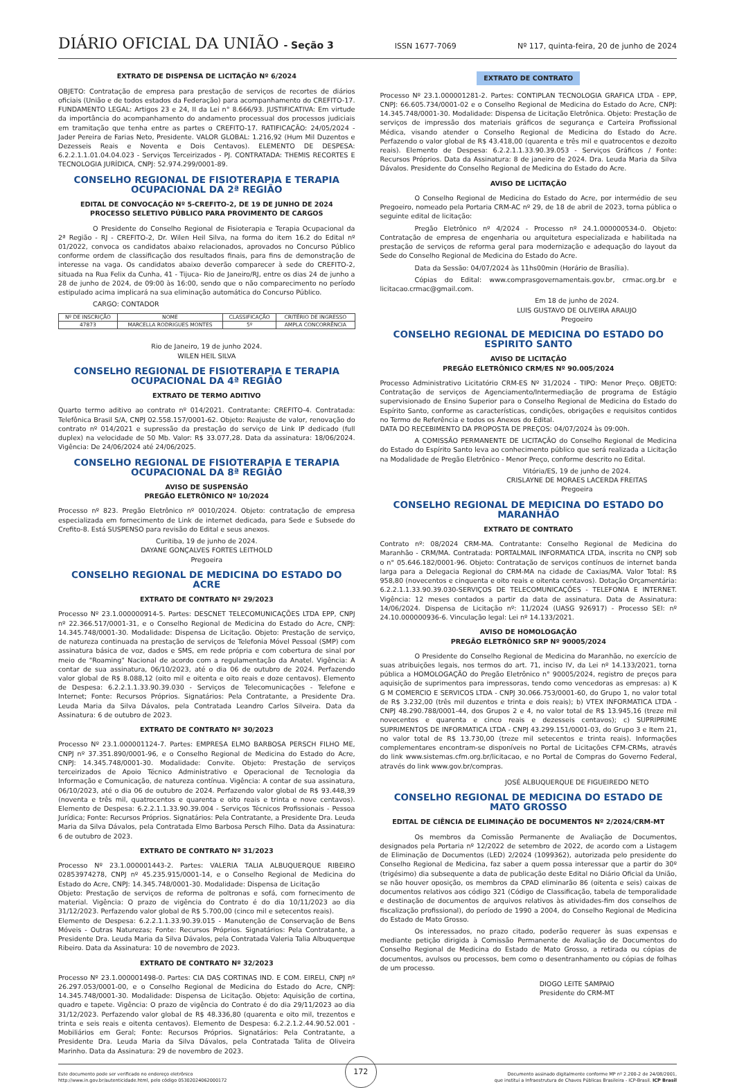DIÁRIO OFICIAL DA UNIÃO - Seção 3
ISSN 1677-7069 Nº 117, quinta-feira, 20 de junho de 2024
EXTRATO DE DISPENSA DE LICITAÇÃO Nº 6/2024
OBJETO: Contratação de empresa para prestação de serviços de recortes de diários oficiais (União e de todos estados da Federação) para acompanhamento do CREFITO-17. FUNDAMENTO LEGAL: Artigos 23 e 24, II da Lei n° 8.666/93. JUSTIFICATIVA: Em virtude da importância do acompanhamento do andamento processual dos processos judiciais em tramitação que tenha entre as partes o CREFITO-17. RATIFICAÇÃO: 24/05/2024 - Jader Pereira de Farias Neto, Presidente. VALOR GLOBAL: 1.216,92 (Hum Mil Duzentos e Dezesseis Reais e Noventa e Dois Centavos). ELEMENTO DE DESPESA: 6.2.2.1.1.01.04.04.023 - Serviços Terceirizados - PJ. CONTRATADA: THEMIS RECORTES E TECNOLOGIA JURÍDICA, CNPJ: 52.974.299/0001-89.
CONSELHO REGIONAL DE FISIOTERAPIA E TERAPIA OCUPACIONAL DA 2ª REGIÃO
EDITAL DE CONVOCAÇÃO Nº 5-CREFITO-2, DE 19 DE JUNHO DE 2024
PROCESSO SELETIVO PÚBLICO PARA PROVIMENTO DE CARGOS
O Presidente do Conselho Regional de Fisioterapia e Terapia Ocupacional da 2ª Região - RJ - CREFITO-2, Dr. Wilen Heil Silva, na forma do item 16.2 do Edital nº 01/2022, convoca os candidatos abaixo relacionados, aprovados no Concurso Público conforme ordem de classificação dos resultados finais, para fins de demonstração de interesse na vaga. Os candidatos abaixo deverão comparecer à sede do CREFITO-2, situada na Rua Felix da Cunha, 41 - Tijuca- Rio de Janeiro/RJ, entre os dias 24 de junho a 28 de junho de 2024, de 09:00 às 16:00, sendo que o não comparecimento no período estipulado acima implicará na sua eliminação automática do Concurso Público.
CARGO: CONTADOR
| Nº DE INSCRIÇÃO | NOME | CLASSIFICAÇÃO | CRITÉRIO DE INGRESSO |
| --- | --- | --- | --- |
| 47873 | MARCELLA RODRIGUES MONTES | 5º | AMPLA CONCORRÊNCIA |
Rio de Janeiro, 19 de junho 2024.
WILEN HEIL SILVA
CONSELHO REGIONAL DE FISIOTERAPIA E TERAPIA OCUPACIONAL DA 4ª REGIÃO
EXTRATO DE TERMO ADITIVO
Quarto termo aditivo ao contrato nº 014/2021. Contratante: CREFITO-4. Contratada: Telefônica Brasil S/A, CNPJ 02.558.157/0001-62. Objeto: Reajuste de valor, renovação do contrato nº 014/2021 e supressão da prestação do serviço de Link IP dedicado (full duplex) na velocidade de 50 Mb. Valor: R$ 33.077,28. Data da assinatura: 18/06/2024. Vigência: De 24/06/2024 até 24/06/2025.
CONSELHO REGIONAL DE FISIOTERAPIA E TERAPIA OCUPACIONAL DA 8ª REGIÃO
AVISO DE SUSPENSÃO
PREGÃO ELETRÔNICO Nº 10/2024
Processo nº 823. Pregão Eletrônico nº 0010/2024. Objeto: contratação de empresa especializada em fornecimento de Link de internet dedicada, para Sede e Subsede do Crefito-8. Está SUSPENSO para revisão do Edital e seus anexos.
Curitiba, 19 de junho de 2024.
DAYANE GONÇALVES FORTES LEITHOLD
Pregoeira
CONSELHO REGIONAL DE MEDICINA DO ESTADO DO ACRE
EXTRATO DE CONTRATO Nº 29/2023
Processo Nº 23.1.000000914-5. Partes: DESCNET TELECOMUNICAÇÕES LTDA EPP, CNPJ nº 22.366.517/0001-31, e o Conselho Regional de Medicina do Estado do Acre, CNPJ: 14.345.748/0001-30. Modalidade: Dispensa de Licitação. Objeto: Prestação de serviço, de natureza continuada na prestação de serviços de Telefonia Móvel Pessoal (SMP) com assinatura básica de voz, dados e SMS, em rede própria e com cobertura de sinal por meio de "Roaming" Nacional de acordo com a regulamentação da Anatel. Vigência: A contar de sua assinatura, 06/10/2023, até o dia 06 de outubro de 2024. Perfazendo valor global de R$ 8.088,12 (oito mil e oitenta e oito reais e doze centavos). Elemento de Despesa: 6.2.2.1.1.33.90.39.030 - Serviços de Telecomunicações - Telefone e Internet; Fonte: Recursos Próprios. Signatários: Pela Contratante, a Presidente Dra. Leuda Maria da Silva Dávalos, pela Contratada Leandro Carlos Silveira. Data da Assinatura: 6 de outubro de 2023.
EXTRATO DE CONTRATO Nº 30/2023
Processo Nº 23.1.000001124-7. Partes: EMPRESA ELMO BARBOSA PERSCH FILHO ME, CNPJ nº 37.351.890/0001-96, e o Conselho Regional de Medicina do Estado do Acre, CNPJ: 14.345.748/0001-30. Modalidade: Convite. Objeto: Prestação de serviços terceirizados de Apoio Técnico Administrativo e Operacional de Tecnologia da Informação e Comunicação, de natureza contínua. Vigência: A contar de sua assinatura, 06/10/2023, até o dia 06 de outubro de 2024. Perfazendo valor global de R$ 93.448,39 (noventa e três mil, quatrocentos e quarenta e oito reais e trinta e nove centavos). Elemento de Despesa: 6.2.2.1.1.33.90.39.004 - Serviços Técnicos Profissionais - Pessoa Jurídica; Fonte: Recursos Próprios. Signatários: Pela Contratante, a Presidente Dra. Leuda Maria da Silva Dávalos, pela Contratada Elmo Barbosa Persch Filho. Data da Assinatura: 6 de outubro de 2023.
EXTRATO DE CONTRATO Nº 31/2023
Processo Nº 23.1.000001443-2. Partes: VALERIA TALIA ALBUQUERQUE RIBEIRO 02853974278, CNPJ nº 45.235.915/0001-14, e o Conselho Regional de Medicina do Estado do Acre, CNPJ: 14.345.748/0001-30. Modalidade: Dispensa de Licitação
Objeto: Prestação de serviços de reforma de poltronas e sofá, com fornecimento de material. Vigência: O prazo de vigência do Contrato é do dia 10/11/2023 ao dia 31/12/2023. Perfazendo valor global de R$ 5.700,00 (cinco mil e setecentos reais).
Elemento de Despesa: 6.2.2.1.1.33.90.39.015 - Manutenção de Conservação de Bens Móveis - Outras Naturezas; Fonte: Recursos Próprios. Signatários: Pela Contratante, a Presidente Dra. Leuda Maria da Silva Dávalos, pela Contratada Valeria Talia Albuquerque Ribeiro. Data da Assinatura: 10 de novembro de 2023.
EXTRATO DE CONTRATO Nº 32/2023
Processo Nº 23.1.000001498-0. Partes: CIA DAS CORTINAS IND. E COM. EIRELI, CNPJ nº 26.297.053/0001-00, e o Conselho Regional de Medicina do Estado do Acre, CNPJ: 14.345.748/0001-30. Modalidade: Dispensa de Licitação. Objeto: Aquisição de cortina, quadro e tapete. Vigência: O prazo de vigência do Contrato é do dia 29/11/2023 ao dia 31/12/2023. Perfazendo valor global de R$ 48.336,80 (quarenta e oito mil, trezentos e trinta e seis reais e oitenta centavos). Elemento de Despesa: 6.2.2.1.2.44.90.52.001 - Mobiliários em Geral; Fonte: Recursos Próprios. Signatários: Pela Contratante, a Presidente Dra. Leuda Maria da Silva Dávalos, pela Contratada Talita de Oliveira Marinho. Data da Assinatura: 29 de novembro de 2023.
EXTRATO DE CONTRATO
Processo Nº 23.1.000001281-2. Partes: CONTIPLAN TECNOLOGIA GRAFICA LTDA - EPP, CNPJ: 66.605.734/0001-02 e o Conselho Regional de Medicina do Estado do Acre, CNPJ: 14.345.748/0001-30. Modalidade: Dispensa de Licitação Eletrônica. Objeto: Prestação de serviços de impressão dos materiais gráficos de segurança e Carteira Profissional Médica, visando atender o Conselho Regional de Medicina do Estado do Acre. Perfazendo o valor global de R$ 43.418,00 (quarenta e três mil e quatrocentos e dezoito reais). Elemento de Despesa: 6.2.2.1.1.33.90.39.053 - Serviços Gráficos / Fonte: Recursos Próprios. Data da Assinatura: 8 de janeiro de 2024. Dra. Leuda Maria da Silva Dávalos. Presidente do Conselho Regional de Medicina do Estado do Acre.
AVISO DE LICITAÇÃO
O Conselho Regional de Medicina do Estado do Acre, por intermédio de seu Pregoeiro, nomeado pela Portaria CRM-AC nº 29, de 18 de abril de 2023, torna pública o seguinte edital de licitação:
Pregão Eletrônico nº 4/2024 - Processo nº 24.1.000000534-0. Objeto: Contratação de empresa de engenharia ou arquitetura especializada e habilitada na prestação de serviços de reforma geral para modernização e adequação do layout da Sede do Conselho Regional de Medicina do Estado do Acre.
Data da Sessão: 04/07/2024 às 11hs00min (Horário de Brasília).
Cópias do Edital: www.comprasgovernamentais.gov.br, crmac.org.br e licitacao.crmac@gmail.com.
Em 18 de junho de 2024.
LUIS GUSTAVO DE OLIVEIRA ARAUJO
Pregoeiro
CONSELHO REGIONAL DE MEDICINA DO ESTADO DO ESPIRITO SANTO
AVISO DE LICITAÇÃO
PREGÃO ELETRÔNICO CRM/ES Nº 90.005/2024
Processo Administrativo Licitatório CRM-ES Nº 31/2024 - TIPO: Menor Preço. OBJETO: Contratação de serviços de Agenciamento/Intermediação de programa de Estágio supervisionado de Ensino Superior para o Conselho Regional de Medicina do Estado do Espírito Santo, conforme as características, condições, obrigações e requisitos contidos no Termo de Referência e todos os Anexos do Edital.
DATA DO RECEBIMENTO DA PROPOSTA DE PREÇOS: 04/07/2024 às 09:00h.
A COMISSÃO PERMANENTE DE LICITAÇÃO do Conselho Regional de Medicina do Estado do Espírito Santo leva ao conhecimento público que será realizada a Licitação na Modalidade de Pregão Eletrônico - Menor Preço, conforme descrito no Edital.
Vitória/ES, 19 de junho de 2024.
CRISLAYNE DE MORAES LACERDA FREITAS
Pregoeira
CONSELHO REGIONAL DE MEDICINA DO ESTADO DO MARANHÃO
EXTRATO DE CONTRATO
Contrato nº: 08/2024 CRM-MA. Contratante: Conselho Regional de Medicina do Maranhão - CRM/MA. Contratada: PORTALMAIL INFORMATICA LTDA, inscrita no CNPJ sob o n° 05.646.182/0001-96. Objeto: Contratação de serviços contínuos de internet banda larga para a Delegacia Regional do CRM-MA na cidade de Caxias/MA. Valor Total: R$ 958,80 (novecentos e cinquenta e oito reais e oitenta centavos). Dotação Orçamentária: 6.2.2.1.1.33.90.39.030-SERVIÇOS DE TELECOMUNICAÇÕES - TELEFONIA E INTERNET. Vigência: 12 meses contados a partir da data de assinatura. Data de Assinatura: 14/06/2024. Dispensa de Licitação nº: 11/2024 (UASG 926917) - Processo SEI: nº 24.10.000000936-6. Vinculação legal: Lei nº 14.133/2021.
AVISO DE HOMOLOGAÇÃO
PREGÃO ELETRÔNICO SRP Nº 90005/2024
O Presidente do Conselho Regional de Medicina do Maranhão, no exercício de suas atribuições legais, nos termos do art. 71, inciso IV, da Lei nº 14.133/2021, torna pública a HOMOLOGAÇÃO do Pregão Eletrônico n° 90005/2024, registro de preços para aquisição de suprimentos para impressoras, tendo como vencedoras as empresas: a) K G M COMERCIO E SERVICOS LTDA - CNPJ 30.066.753/0001-60, do Grupo 1, no valor total de R$ 3.232,00 (três mil duzentos e trinta e dois reais); b) VTEX INFORMATICA LTDA - CNPJ 48.290.788/0001-44, dos Grupos 2 e 4, no valor total de R$ 13.945,16 (treze mil novecentos e quarenta e cinco reais e dezesseis centavos); c) SUPRIPRIME SUPRIMENTOS DE INFORMATICA LTDA - CNPJ 43.299.151/0001-03, do Grupo 3 e Item 21, no valor total de R$ 13.730,00 (treze mil setecentos e trinta reais). Informações complementares encontram-se disponíveis no Portal de Licitações CFM-CRMs, através do link www.sistemas.cfm.org.br/licitacao, e no Portal de Compras do Governo Federal, através do link www.gov.br/compras.
JOSÉ ALBUQUERQUE DE FIGUEIREDO NETO
CONSELHO REGIONAL DE MEDICINA DO ESTADO DE MATO GROSSO
EDITAL DE CIÊNCIA DE ELIMINAÇÃO DE DOCUMENTOS Nº 2/2024/CRM-MT
Os membros da Comissão Permanente de Avaliação de Documentos, designados pela Portaria nº 12/2022 de setembro de 2022, de acordo com a Listagem de Eliminação de Documentos (LED) 2/2024 (1099362), autorizada pelo presidente do Conselho Regional de Medicina, faz saber a quem possa interessar que a partir do 30º (trigésimo) dia subsequente a data de publicação deste Edital no Diário Oficial da União, se não houver oposição, os membros da CPAD eliminarão 86 (oitenta e seis) caixas de documentos relativos aos código 321 (Código de Classificação, tabela de temporalidade e destinação de documentos de arquivos relativos às atividades-fim dos conselhos de fiscalização profissional), do período de 1990 a 2004, do Conselho Regional de Medicina do Estado de Mato Grosso.
Os interessados, no prazo citado, poderão requerer às suas expensas e mediante petição dirigida à Comissão Permanente de Avaliação de Documentos do Conselho Regional de Medicina do Estado de Mato Grosso, a retirada ou cópias de documentos, avulsos ou processos, bem como o desentranhamento ou cópias de folhas de um processo.
DIOGO LEITE SAMPAIO
Presidente do CRM-MT
Este documento pode ser verificado no endereço eletrônico
http://www.in.gov.br/autenticidade.html, pelo código 05302024062000172
172
Documento assinado digitalmente conforme MP nº 2.200-2 de 24/08/2001,
que institui a Infraestrutura de Chaves Públicas Brasileira - ICP-Brasil. ICP Brasil